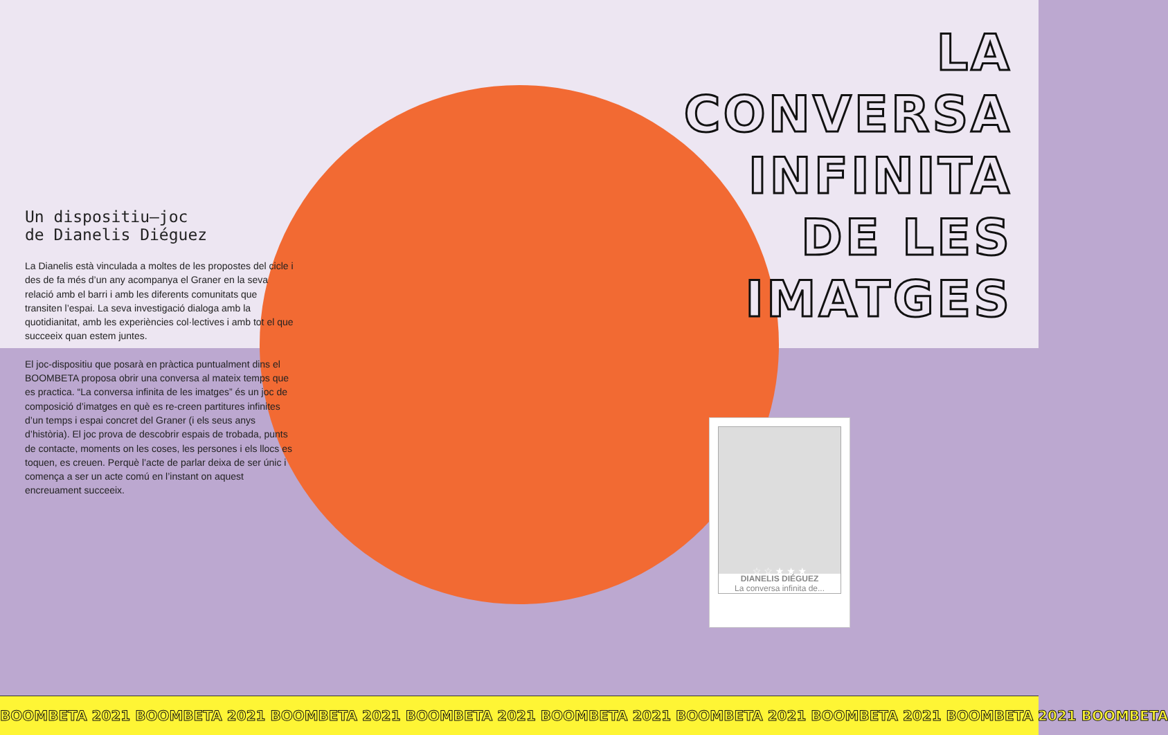Un dispositiu—joc
de Dianelis Diéguez
La Dianelis està vinculada a moltes de les propostes del cicle i des de fa més d’un any acompanya el Graner en la seva relació amb el barri i amb les diferents comunitats que transiten l’espai. La seva investigació dialoga amb la quotidianitat, amb les experiències col·lectives i amb tot el que succeeix quan estem juntes.
El joc-dispositiu que posarà en pràctica puntualment dins el BOOMBETA proposa obrir una conversa al mateix temps que es practica. “La conversa infinita de les imatges” és un joc de composició d’imatges en què es re-creen partitures infinites d’un temps i espai concret del Graner (i els seus anys d’història). El joc prova de descobrir espais de trobada, punts de contacte, moments on les coses, les persones i els llocs es toquen, es creuen. Perquè l’acte de parlar deixa de ser únic i comença a ser un acte comú en l’instant on aquest encreuament succeeix.
LA
CONVERSA
INFINITA
DE LES
IMATGES
☆ ☆ ★ ★ ★
DIANELIS DIÉGUEZ
La conversa infinita de...
BOOMBETA 2021 BOOMBETA 2021 BOOMBETA 2021 BOOMBETA 2021 BOOMBETA 2021 BOOMBETA 2021 BOOMBETA 2021 BOOMBETA 2021 BOOMBETA